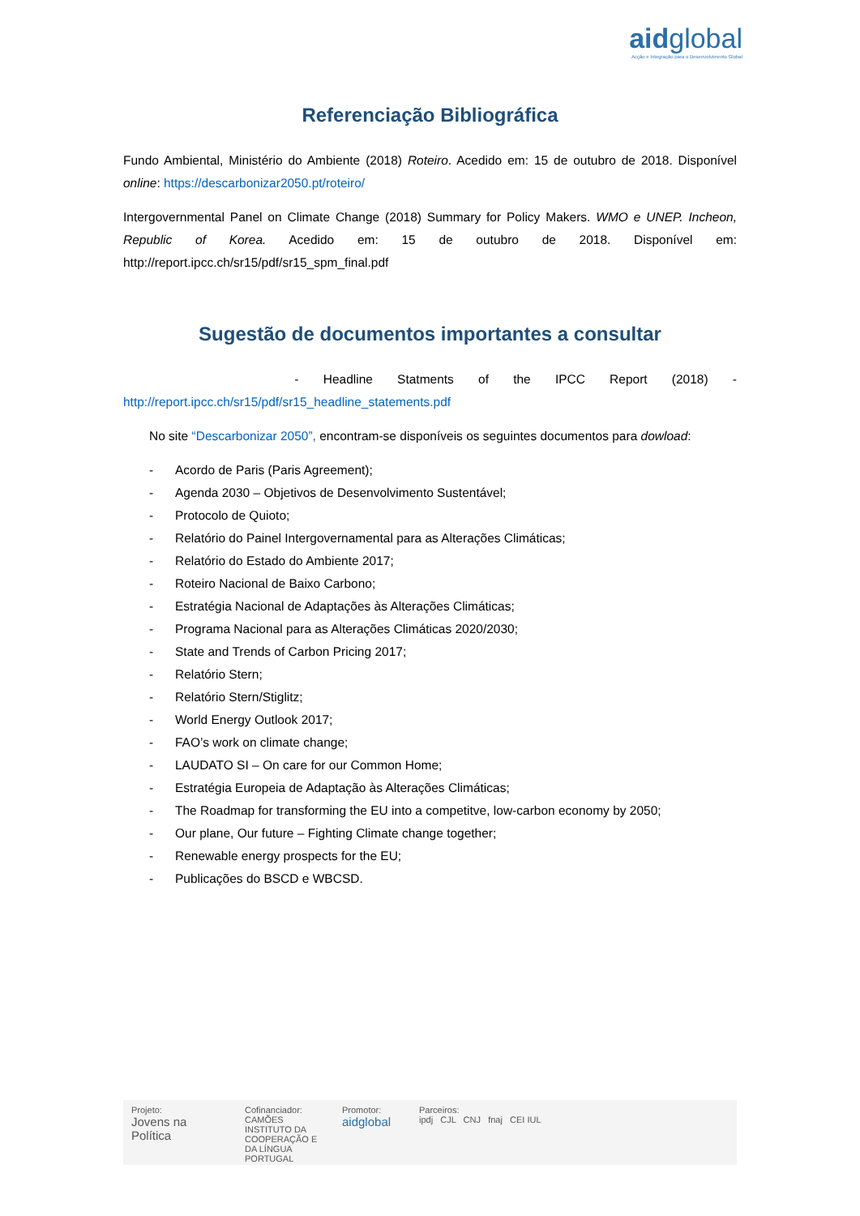aidglobal
Acção e Integração para o Desenvolvimento Global
Referenciação Bibliográfica
Fundo Ambiental, Ministério do Ambiente (2018) Roteiro. Acedido em: 15 de outubro de 2018. Disponível online: https://descarbonizar2050.pt/roteiro/
Intergovernmental Panel on Climate Change (2018) Summary for Policy Makers. WMO e UNEP. Incheon, Republic of Korea. Acedido em: 15 de outubro de 2018. Disponível em: http://report.ipcc.ch/sr15/pdf/sr15_spm_final.pdf
Sugestão de documentos importantes a consultar
- Headline Statments of the IPCC Report (2018) - http://report.ipcc.ch/sr15/pdf/sr15_headline_statements.pdf
No site “Descarbonizar 2050”, encontram-se disponíveis os seguintes documentos para dowload:
- Acordo de Paris (Paris Agreement);
- Agenda 2030 – Objetivos de Desenvolvimento Sustentável;
- Protocolo de Quioto;
- Relatório do Painel Intergovernamental para as Alterações Climáticas;
- Relatório do Estado do Ambiente 2017;
- Roteiro Nacional de Baixo Carbono;
- Estratégia Nacional de Adaptações às Alterações Climáticas;
- Programa Nacional para as Alterações Climáticas 2020/2030;
- State and Trends of Carbon Pricing 2017;
- Relatório Stern;
- Relatório Stern/Stiglitz;
- World Energy Outlook 2017;
- FAO’s work on climate change;
- LAUDATO SI – On care for our Common Home;
- Estratégia Europeia de Adaptação às Alterações Climáticas;
- The Roadmap for transforming the EU into a competitve, low-carbon economy by 2050;
- Our plane, Our future – Fighting Climate change together;
- Renewable energy prospects for the EU;
- Publicações do BSCD e WBCSD.
Projeto:
Jovens na Política
Cofinanciador:
CAMÕES INSTITUTO DA COOPERAÇÃO E DA LÍNGUA PORTUGAL
Promotor:
aidglobal
Parceiros:
ipdj CJL CNJ fnaj CEI IUL